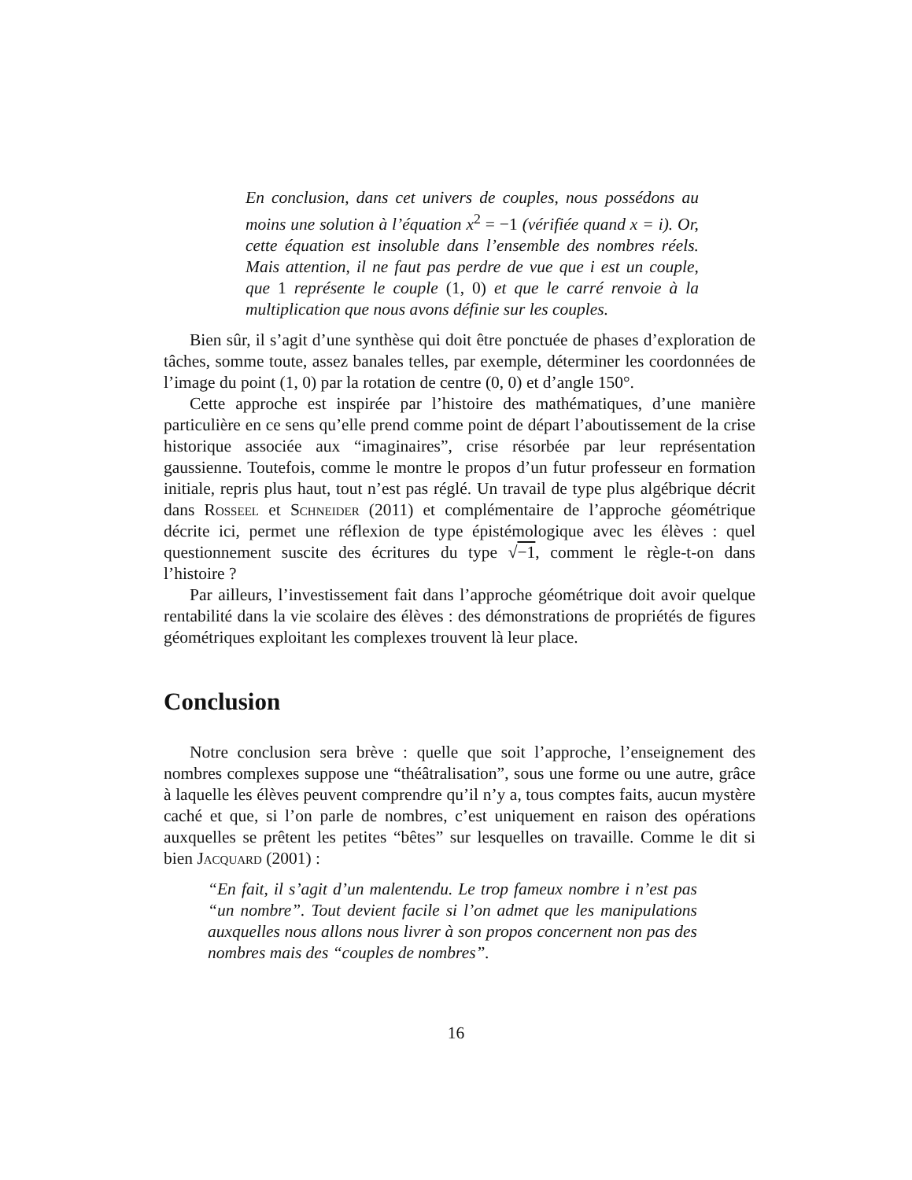En conclusion, dans cet univers de couples, nous possédons au moins une solution à l’équation x<sup>2</sup> = −1 (vérifiée quand x = i). Or, cette équation est insoluble dans l’ensemble des nombres réels. Mais attention, il ne faut pas perdre de vue que i est un couple, que 1 représente le couple (1, 0) et que le carré renvoie à la multiplication que nous avons définie sur les couples.
Bien sûr, il s’agit d’une synthèse qui doit être ponctuée de phases d’exploration de tâches, somme toute, assez banales telles, par exemple, déterminer les coordonnées de l’image du point (1, 0) par la rotation de centre (0, 0) et d’angle 150°.
Cette approche est inspirée par l’histoire des mathématiques, d’une manière particulière en ce sens qu’elle prend comme point de départ l’aboutissement de la crise historique associée aux “imaginaires”, crise résorbée par leur représentation gaussienne. Toutefois, comme le montre le propos d’un futur professeur en formation initiale, repris plus haut, tout n’est pas réglé. Un travail de type plus algébrique décrit dans Rosseel et Schneider (2011) et complémentaire de l’approche géométrique décrite ici, permet une réflexion de type épistémologique avec les élèves : quel questionnement suscite des écritures du type √−1, comment le règle-t-on dans l’histoire ?
Par ailleurs, l’investissement fait dans l’approche géométrique doit avoir quelque rentabilité dans la vie scolaire des élèves : des démonstrations de propriétés de figures géométriques exploitant les complexes trouvent là leur place.
Conclusion
Notre conclusion sera brève : quelle que soit l’approche, l’enseignement des nombres complexes suppose une “théâtralisation”, sous une forme ou une autre, grâce à laquelle les élèves peuvent comprendre qu’il n’y a, tous comptes faits, aucun mystère caché et que, si l’on parle de nombres, c’est uniquement en raison des opérations auxquelles se prêtent les petites “bêtes” sur lesquelles on travaille. Comme le dit si bien Jacquard (2001) :
“En fait, il s’agit d’un malentendu. Le trop fameux nombre i n’est pas “un nombre”. Tout devient facile si l’on admet que les manipulations auxquelles nous allons nous livrer à son propos concernent non pas des nombres mais des “couples de nombres”.
16